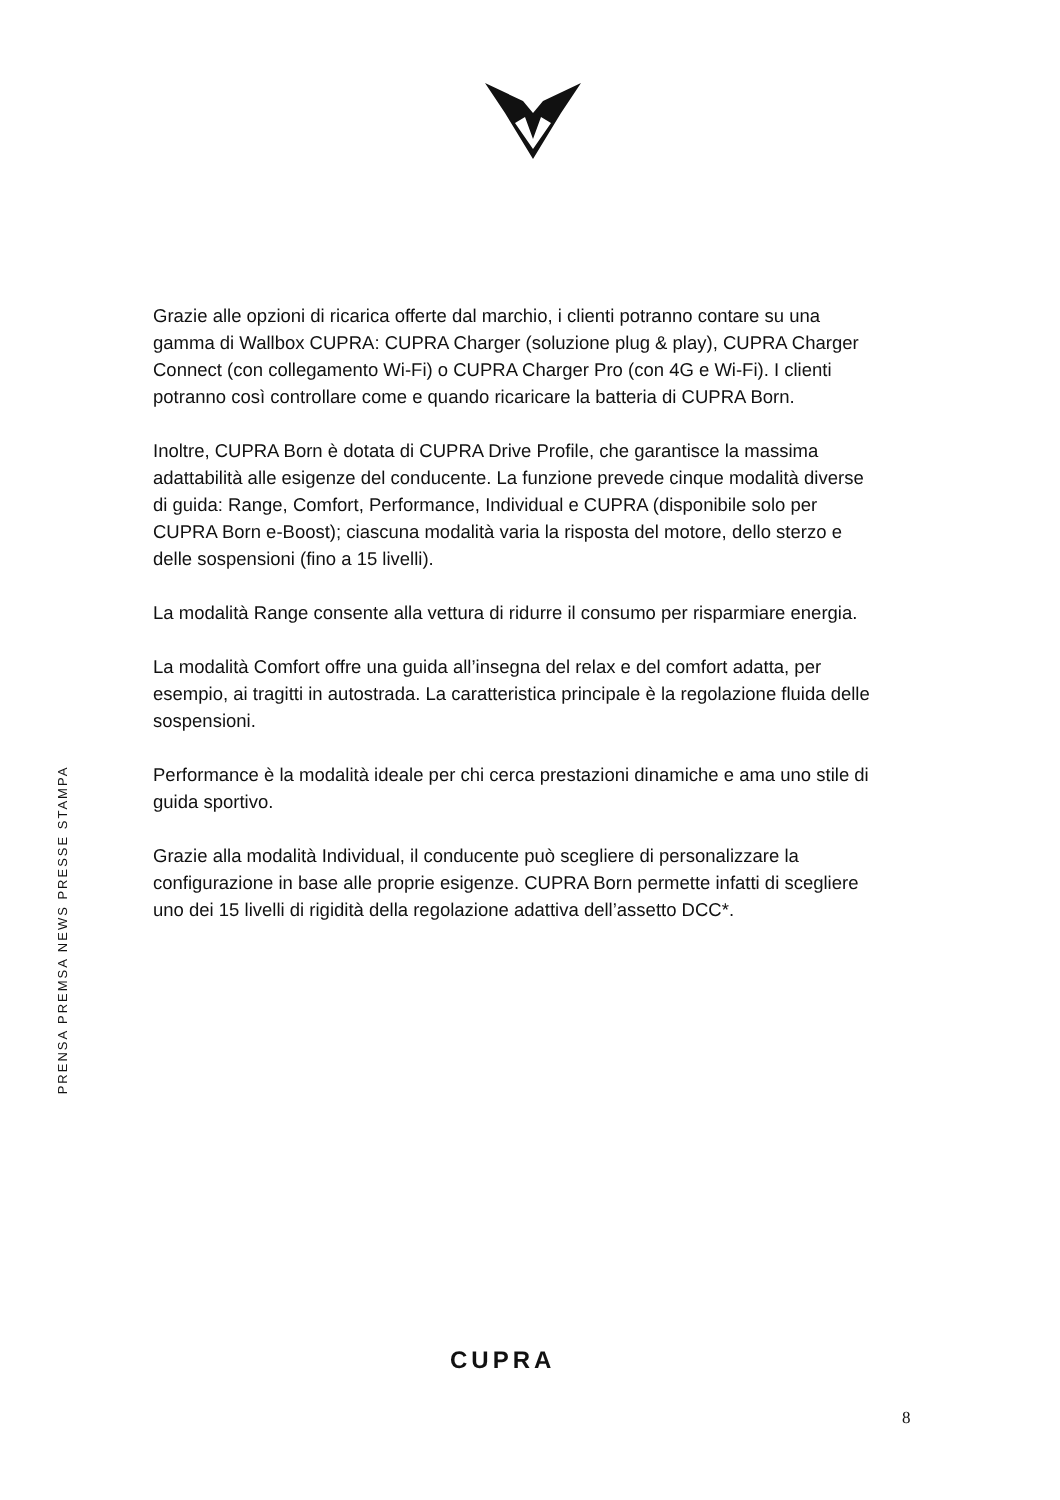PRENSA PREMSA NEWS PRESSE STAMPA
Grazie alle opzioni di ricarica offerte dal marchio, i clienti potranno contare su una gamma di Wallbox CUPRA: CUPRA Charger (soluzione plug & play), CUPRA Charger Connect (con collegamento Wi-Fi) o CUPRA Charger Pro (con 4G e Wi-Fi). I clienti potranno così controllare come e quando ricaricare la batteria di CUPRA Born.
Inoltre, CUPRA Born è dotata di CUPRA Drive Profile, che garantisce la massima adattabilità alle esigenze del conducente. La funzione prevede cinque modalità diverse di guida: Range, Comfort, Performance, Individual e CUPRA (disponibile solo per CUPRA Born e-Boost); ciascuna modalità varia la risposta del motore, dello sterzo e delle sospensioni (fino a 15 livelli).
La modalità Range consente alla vettura di ridurre il consumo per risparmiare energia.
La modalità Comfort offre una guida all’insegna del relax e del comfort adatta, per esempio, ai tragitti in autostrada. La caratteristica principale è la regolazione fluida delle sospensioni.
Performance è la modalità ideale per chi cerca prestazioni dinamiche e ama uno stile di guida sportivo.
Grazie alla modalità Individual, il conducente può scegliere di personalizzare la configurazione in base alle proprie esigenze. CUPRA Born permette infatti di scegliere uno dei 15 livelli di rigidità della regolazione adattiva dell’assetto DCC*.
CUPRA
8